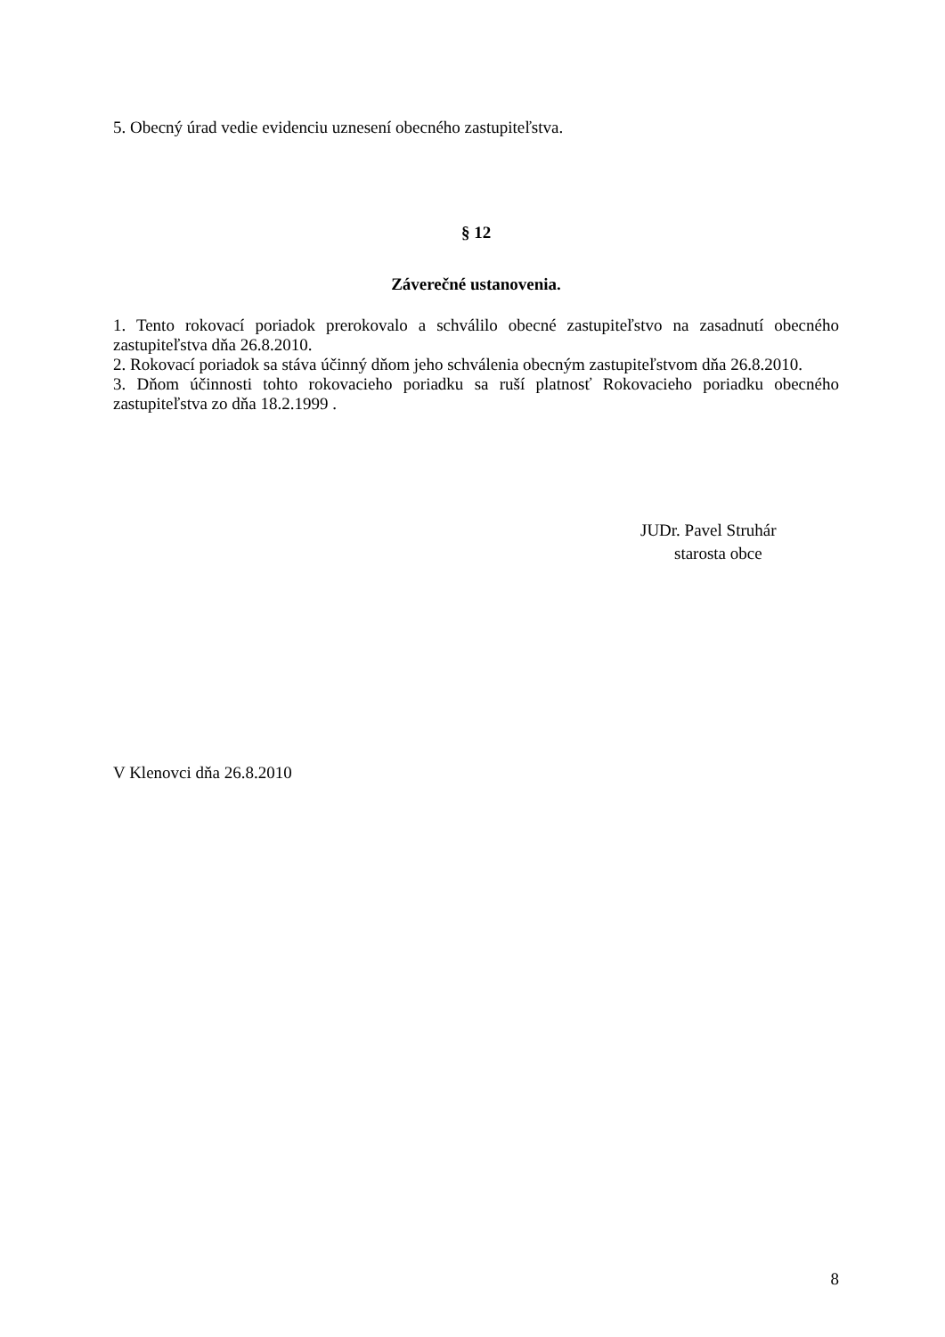5. Obecný úrad vedie evidenciu uznesení obecného zastupiteľstva.
§ 12
Záverečné ustanovenia.
1. Tento rokovací poriadok prerokovalo a schválilo obecné zastupiteľstvo na zasadnutí obecného zastupiteľstva dňa 26.8.2010.
2. Rokovací poriadok sa stáva účinný dňom jeho schválenia obecným zastupiteľstvom dňa 26.8.2010.
3. Dňom účinnosti tohto rokovacieho poriadku sa ruší platnosť Rokovacieho poriadku obecného zastupiteľstva zo dňa 18.2.1999 .
JUDr. Pavel Struhár
starosta obce
V Klenovci dňa 26.8.2010
8